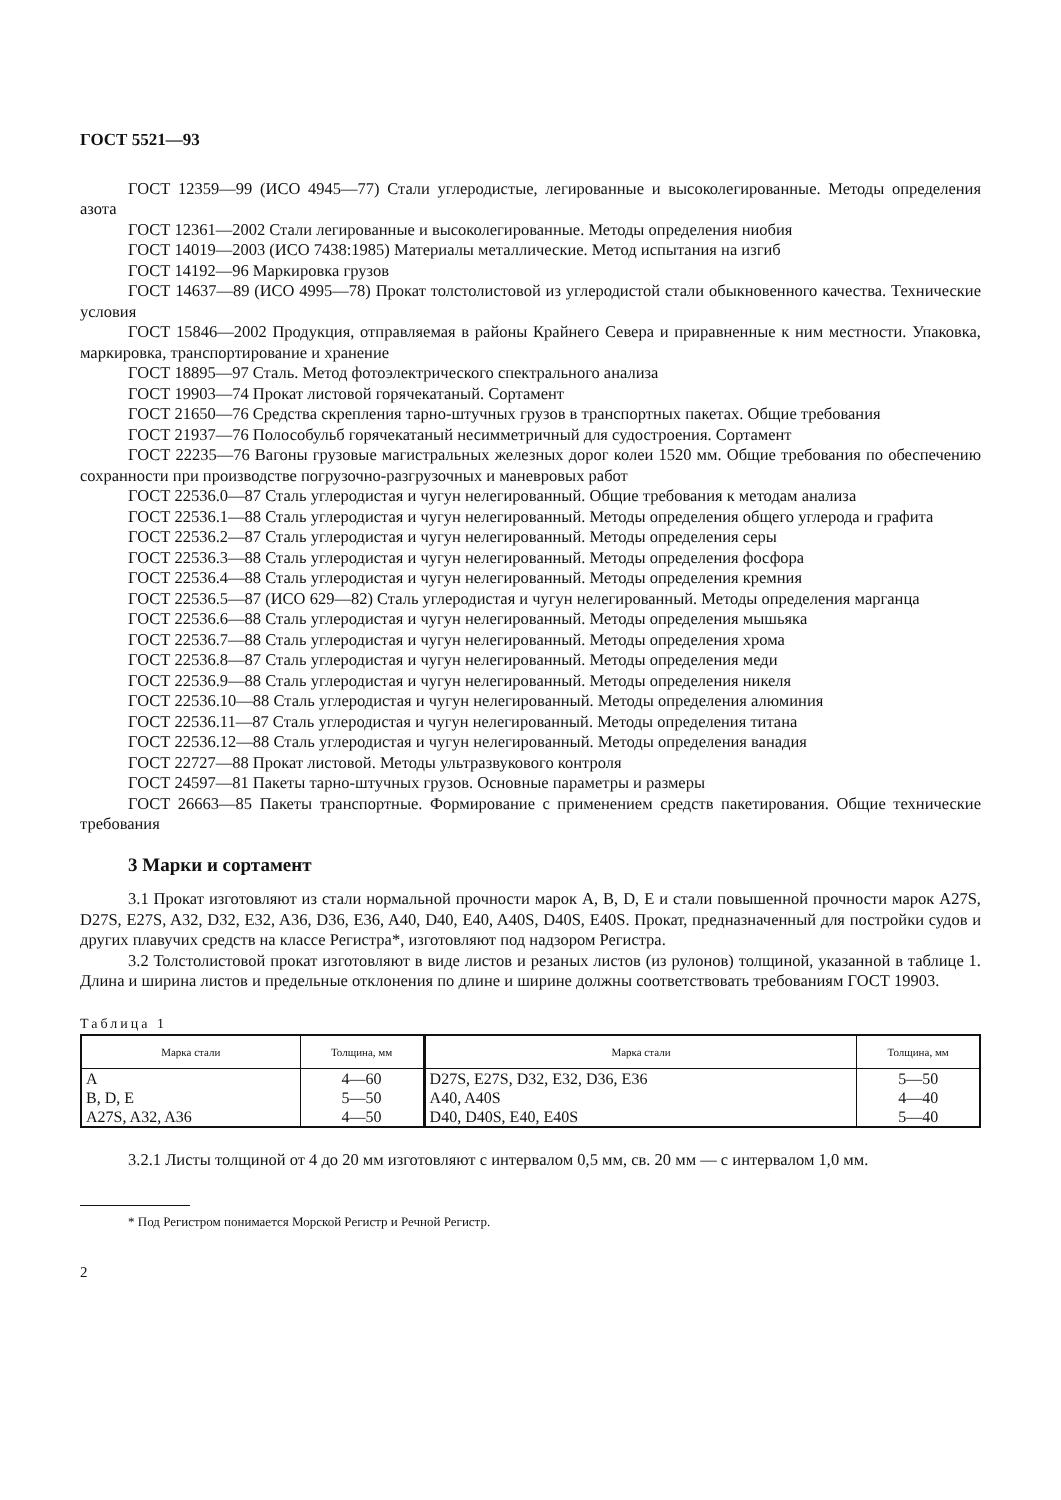ГОСТ 5521—93
ГОСТ 12359—99 (ИСО 4945—77) Стали углеродистые, легированные и высоколегированные. Методы определения азота
ГОСТ 12361—2002 Стали легированные и высоколегированные. Методы определения ниобия
ГОСТ 14019—2003 (ИСО 7438:1985) Материалы металлические. Метод испытания на изгиб
ГОСТ 14192—96 Маркировка грузов
ГОСТ 14637—89 (ИСО 4995—78) Прокат толстолистовой из углеродистой стали обыкновенного качества. Технические условия
ГОСТ 15846—2002 Продукция, отправляемая в районы Крайнего Севера и приравненные к ним местности. Упаковка, маркировка, транспортирование и хранение
ГОСТ 18895—97 Сталь. Метод фотоэлектрического спектрального анализа
ГОСТ 19903—74 Прокат листовой горячекатаный. Сортамент
ГОСТ 21650—76 Средства скрепления тарно-штучных грузов в транспортных пакетах. Общие требования
ГОСТ 21937—76 Полособульб горячекатаный несимметричный для судостроения. Сортамент
ГОСТ 22235—76 Вагоны грузовые магистральных железных дорог колеи 1520 мм. Общие требования по обеспечению сохранности при производстве погрузочно-разгрузочных и маневровых работ
ГОСТ 22536.0—87 Сталь углеродистая и чугун нелегированный. Общие требования к методам анализа
ГОСТ 22536.1—88 Сталь углеродистая и чугун нелегированный. Методы определения общего углерода и графита
ГОСТ 22536.2—87 Сталь углеродистая и чугун нелегированный. Методы определения серы
ГОСТ 22536.3—88 Сталь углеродистая и чугун нелегированный. Методы определения фосфора
ГОСТ 22536.4—88 Сталь углеродистая и чугун нелегированный. Методы определения кремния
ГОСТ 22536.5—87 (ИСО 629—82) Сталь углеродистая и чугун нелегированный. Методы определения марганца
ГОСТ 22536.6—88 Сталь углеродистая и чугун нелегированный. Методы определения мышьяка
ГОСТ 22536.7—88 Сталь углеродистая и чугун нелегированный. Методы определения хрома
ГОСТ 22536.8—87 Сталь углеродистая и чугун нелегированный. Методы определения меди
ГОСТ 22536.9—88 Сталь углеродистая и чугун нелегированный. Методы определения никеля
ГОСТ 22536.10—88 Сталь углеродистая и чугун нелегированный. Методы определения алюминия
ГОСТ 22536.11—87 Сталь углеродистая и чугун нелегированный. Методы определения титана
ГОСТ 22536.12—88 Сталь углеродистая и чугун нелегированный. Методы определения ванадия
ГОСТ 22727—88 Прокат листовой. Методы ультразвукового контроля
ГОСТ 24597—81 Пакеты тарно-штучных грузов. Основные параметры и размеры
ГОСТ 26663—85 Пакеты транспортные. Формирование с применением средств пакетирования. Общие технические требования
3 Марки и сортамент
3.1 Прокат изготовляют из стали нормальной прочности марок A, B, D, E и стали повышенной прочности марок A27S, D27S, E27S, A32, D32, E32, A36, D36, E36, A40, D40, E40, A40S, D40S, E40S. Прокат, предназначенный для постройки судов и других плавучих средств на классе Регистра*, изготовляют под надзором Регистра.
3.2 Толстолистовой прокат изготовляют в виде листов и резаных листов (из рулонов) толщиной, указанной в таблице 1. Длина и ширина листов и предельные отклонения по длине и ширине должны соответствовать требованиям ГОСТ 19903.
Таблица 1
| Марка стали | Толщина, мм | Марка стали | Толщина, мм |
| --- | --- | --- | --- |
| A | 4—60 | D27S, E27S, D32, E32, D36, E36 | 5—50 |
| B, D, E | 5—50 | A40, A40S | 4—40 |
| A27S, A32, A36 | 4—50 | D40, D40S, E40, E40S | 5—40 |
3.2.1 Листы толщиной от 4 до 20 мм изготовляют с интервалом 0,5 мм, св. 20 мм — с интервалом 1,0 мм.
* Под Регистром понимается Морской Регистр и Речной Регистр.
2